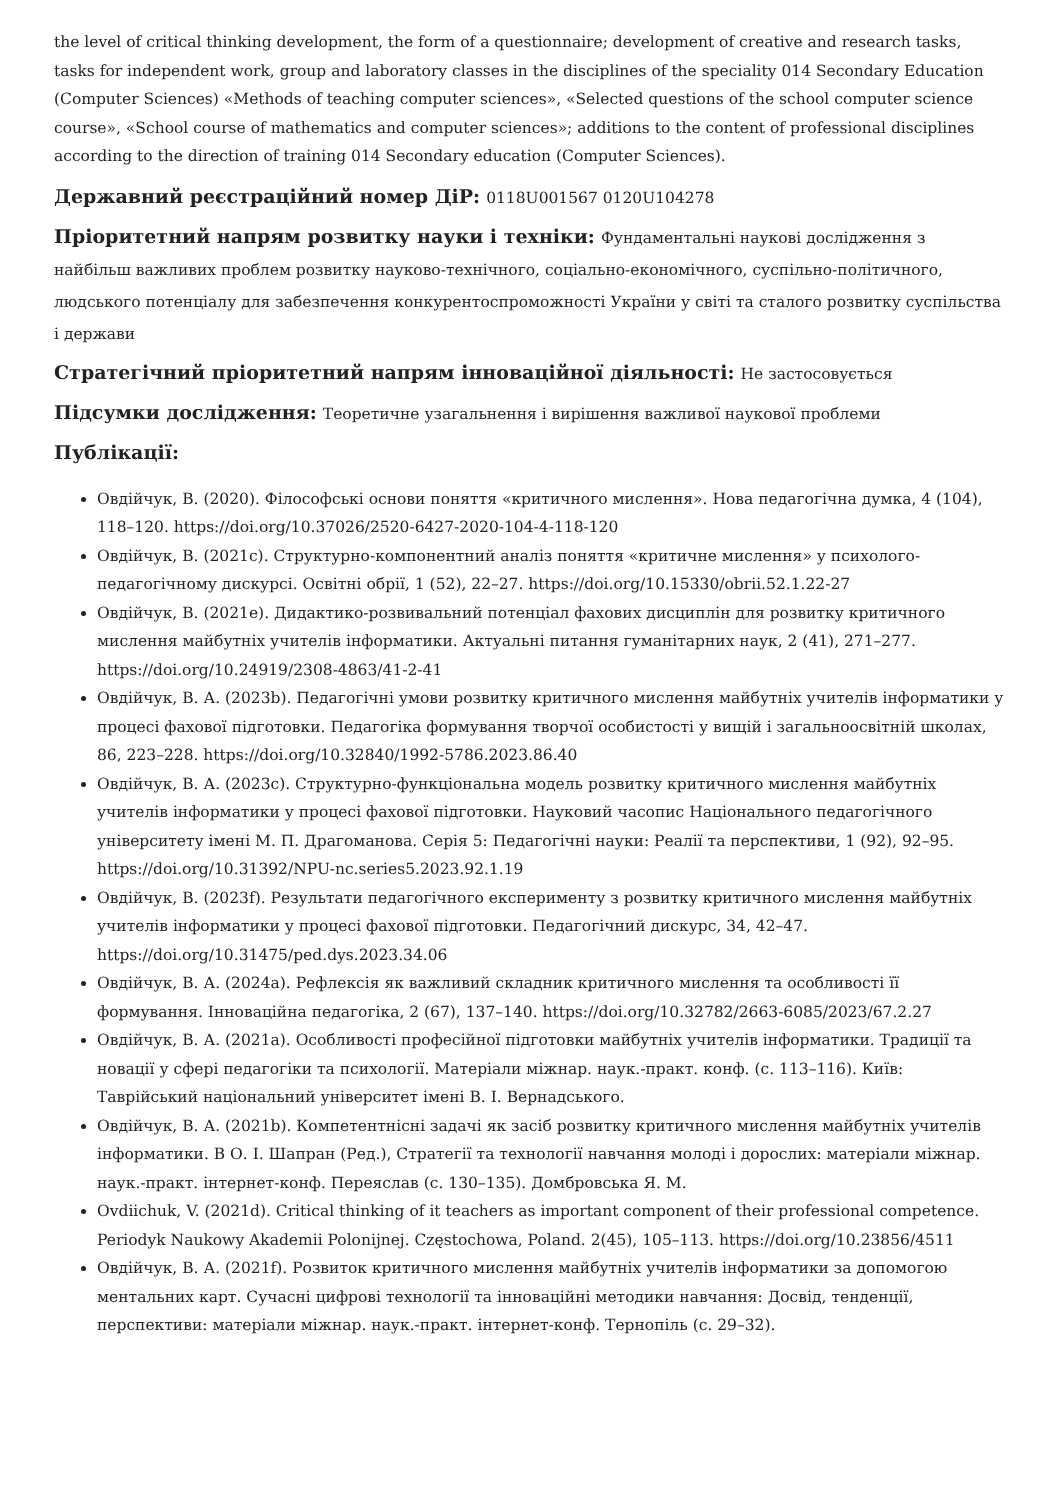the level of critical thinking development, the form of a questionnaire; development of creative and research tasks, tasks for independent work, group and laboratory classes in the disciplines of the speciality 014 Secondary Education (Computer Sciences) «Methods of teaching computer sciences», «Selected questions of the school computer science course», «School course of mathematics and computer sciences»; additions to the content of professional disciplines according to the direction of training 014 Secondary education (Computer Sciences).
Державний реєстраційний номер ДіР: 0118U001567 0120U104278
Пріоритетний напрям розвитку науки і техніки: Фундаментальні наукові дослідження з найбільш важливих проблем розвитку науково-технічного, соціально-економічного, суспільно-політичного, людського потенціалу для забезпечення конкурентоспроможності України у світі та сталого розвитку суспільства і держави
Стратегічний пріоритетний напрям інноваційної діяльності: Не застосовується
Підсумки дослідження: Теоретичне узагальнення і вирішення важливої наукової проблеми
Публікації:
Овдійчук, В. (2020). Філософські основи поняття «критичного мислення». Нова педагогічна думка, 4 (104), 118–120. https://doi.org/10.37026/2520-6427-2020-104-4-118-120
Овдійчук, В. (2021c). Структурно-компонентний аналіз поняття «критичне мислення» у психолого-педагогічному дискурсі. Освітні обрії, 1 (52), 22–27. https://doi.org/10.15330/obrii.52.1.22-27
Овдійчук, В. (2021e). Дидактико-розвивальний потенціал фахових дисциплін для розвитку критичного мислення майбутніх учителів інформатики. Актуальні питання гуманітарних наук, 2 (41), 271–277. https://doi.org/10.24919/2308-4863/41-2-41
Овдійчук, В. А. (2023b). Педагогічні умови розвитку критичного мислення майбутніх учителів інформатики у процесі фахової підготовки. Педагогіка формування творчої особистості у вищій і загальноосвітній школах, 86, 223–228. https://doi.org/10.32840/1992-5786.2023.86.40
Овдійчук, В. А. (2023c). Структурно-функціональна модель розвитку критичного мислення майбутніх учителів інформатики у процесі фахової підготовки. Науковий часопис Національного педагогічного університету імені М. П. Драгоманова. Серія 5: Педагогічні науки: Реалії та перспективи, 1 (92), 92–95. https://doi.org/10.31392/NPU-nc.series5.2023.92.1.19
Овдійчук, В. (2023f). Результати педагогічного експерименту з розвитку критичного мислення майбутніх учителів інформатики у процесі фахової підготовки. Педагогічний дискурс, 34, 42–47. https://doi.org/10.31475/ped.dys.2023.34.06
Овдійчук, В. А. (2024a). Рефлексія як важливий складник критичного мислення та особливості її формування. Інноваційна педагогіка, 2 (67), 137–140. https://doi.org/10.32782/2663-6085/2023/67.2.27
Овдійчук, В. А. (2021a). Особливості професійної підготовки майбутніх учителів інформатики. Традиції та новації у сфері педагогіки та психології. Матеріали міжнар. наук.-практ. конф. (с. 113–116). Київ: Таврійський національний університет імені В. І. Вернадського.
Овдійчук, В. А. (2021b). Компетентнісні задачі як засіб розвитку критичного мислення майбутніх учителів інформатики. В О. І. Шапран (Ред.), Стратегії та технології навчання молоді і дорослих: матеріали міжнар. наук.-практ. інтернет-конф. Переяслав (с. 130–135). Домбровська Я. М.
Ovdiichuk, V. (2021d). Critical thinking of it teachers as important component of their professional competence. Periodyk Naukowy Akademii Polonijnej. Częstochowa, Poland. 2(45), 105–113. https://doi.org/10.23856/4511
Овдійчук, В. А. (2021f). Розвиток критичного мислення майбутніх учителів інформатики за допомогою ментальних карт. Сучасні цифрові технології та інноваційні методики навчання: Досвід, тенденції, перспективи: матеріали міжнар. наук.-практ. інтернет-конф. Тернопіль (с. 29–32).